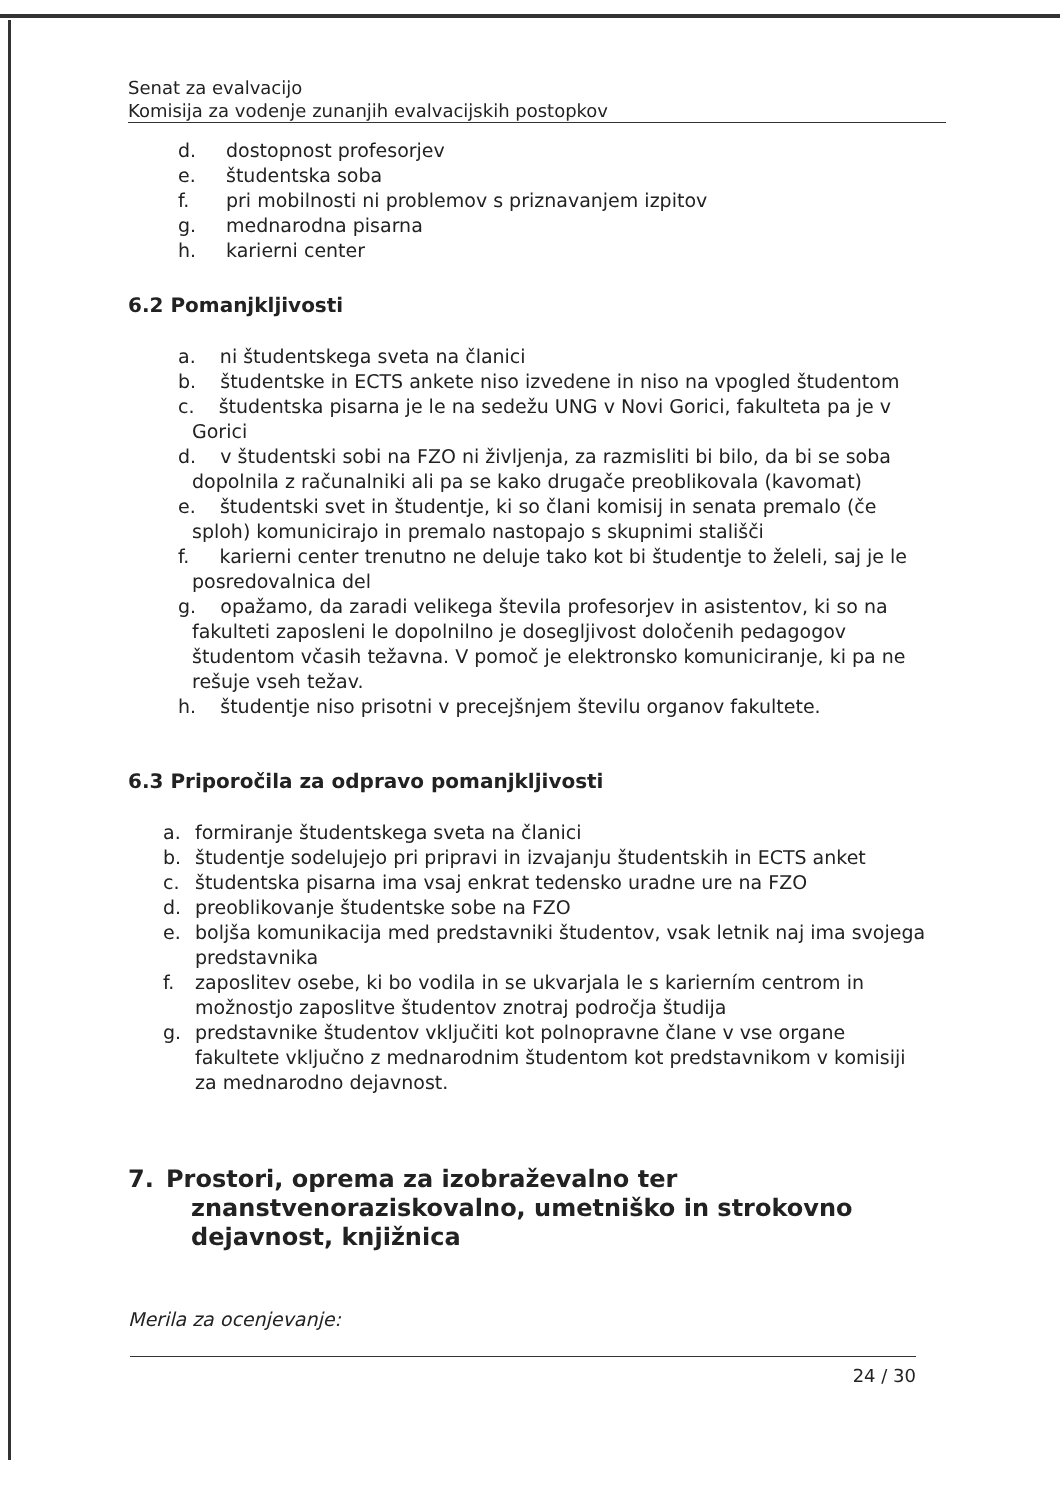Senat za evalvacijo
Komisija za vodenje zunanjih evalvacijskih postopkov
d. dostopnost profesorjev
e. študentska soba
f. pri mobilnosti ni problemov s priznavanjem izpitov
g. mednarodna pisarna
h. karierni center
6.2 Pomanjkljivosti
a. ni študentskega sveta na članici
b. študentske in ECTS ankete niso izvedene in niso na vpogled študentom
c. študentska pisarna je le na sedežu UNG v Novi Gorici, fakulteta pa je v
Gorici
d. v študentski sobi na FZO ni življenja, za razmisliti bi bilo, da bi se soba
dopolnila z računalniki ali pa se kako drugače preoblikovala (kavomat)
e. študentski svet in študentje, ki so člani komisij in senata premalo (če
sploh) komunicirajo in premalo nastopajo s skupnimi stališči
f. karierni center trenutno ne deluje tako kot bi študentje to želeli, saj je le
posredovalnica del
g. opažamo, da zaradi velikega števila profesorjev in asistentov, ki so na
fakulteti zaposleni le dopolnilno je dosegljivost določenih pedagogov
študentom včasih težavna. V pomoč je elektronsko komuniciranje, ki pa ne
rešuje vseh težav.
h. študentje niso prisotni v precejšnjem številu organov fakultete.
6.3 Priporočila za odpravo pomanjkljivosti
a. formiranje študentskega sveta na članici
b. študentje sodelujejo pri pripravi in izvajanju študentskih in ECTS anket
c. študentska pisarna ima vsaj enkrat tedensko uradne ure na FZO
d. preoblikovanje študentske sobe na FZO
e. boljša komunikacija med predstavniki študentov, vsak letnik naj ima svojega predstavnika
f. zaposlitev osebe, ki bo vodila in se ukvarjala le s karierním centrom in možnostjo zaposlitve študentov znotraj področja študija
g. predstavnike študentov vključiti kot polnopravne člane v vse organe fakultete vključno z mednarodnim študentom kot predstavnikom v komisiji za mednarodno dejavnost.
7. Prostori, oprema za izobraževalno ter
znanstvenoraziskovalno, umetniško in strokovno
dejavnost, knjižnica
Merila za ocenjevanje:
24 / 30